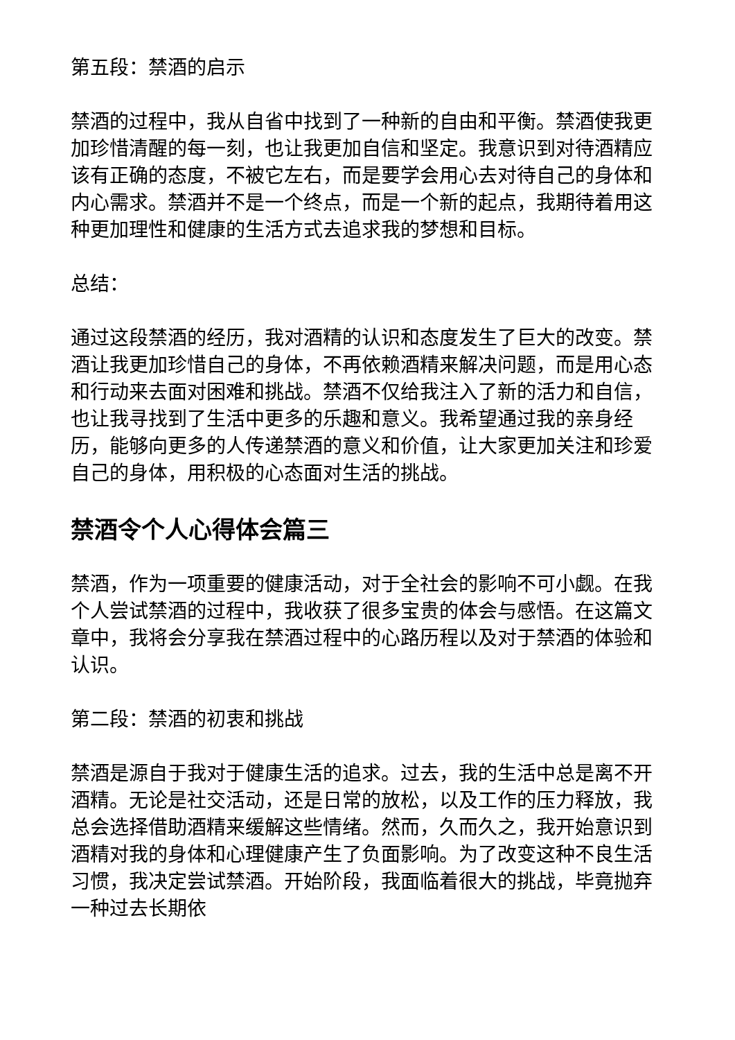第五段：禁酒的启示
禁酒的过程中，我从自省中找到了一种新的自由和平衡。禁酒使我更加珍惜清醒的每一刻，也让我更加自信和坚定。我意识到对待酒精应该有正确的态度，不被它左右，而是要学会用心去对待自己的身体和内心需求。禁酒并不是一个终点，而是一个新的起点，我期待着用这种更加理性和健康的生活方式去追求我的梦想和目标。
总结：
通过这段禁酒的经历，我对酒精的认识和态度发生了巨大的改变。禁酒让我更加珍惜自己的身体，不再依赖酒精来解决问题，而是用心态和行动来去面对困难和挑战。禁酒不仅给我注入了新的活力和自信，也让我寻找到了生活中更多的乐趣和意义。我希望通过我的亲身经历，能够向更多的人传递禁酒的意义和价值，让大家更加关注和珍爱自己的身体，用积极的心态面对生活的挑战。
禁酒令个人心得体会篇三
禁酒，作为一项重要的健康活动，对于全社会的影响不可小觑。在我个人尝试禁酒的过程中，我收获了很多宝贵的体会与感悟。在这篇文章中，我将会分享我在禁酒过程中的心路历程以及对于禁酒的体验和认识。
第二段：禁酒的初衷和挑战
禁酒是源自于我对于健康生活的追求。过去，我的生活中总是离不开酒精。无论是社交活动，还是日常的放松，以及工作的压力释放，我总会选择借助酒精来缓解这些情绪。然而，久而久之，我开始意识到酒精对我的身体和心理健康产生了负面影响。为了改变这种不良生活习惯，我决定尝试禁酒。开始阶段，我面临着很大的挑战，毕竟抛弃一种过去长期依